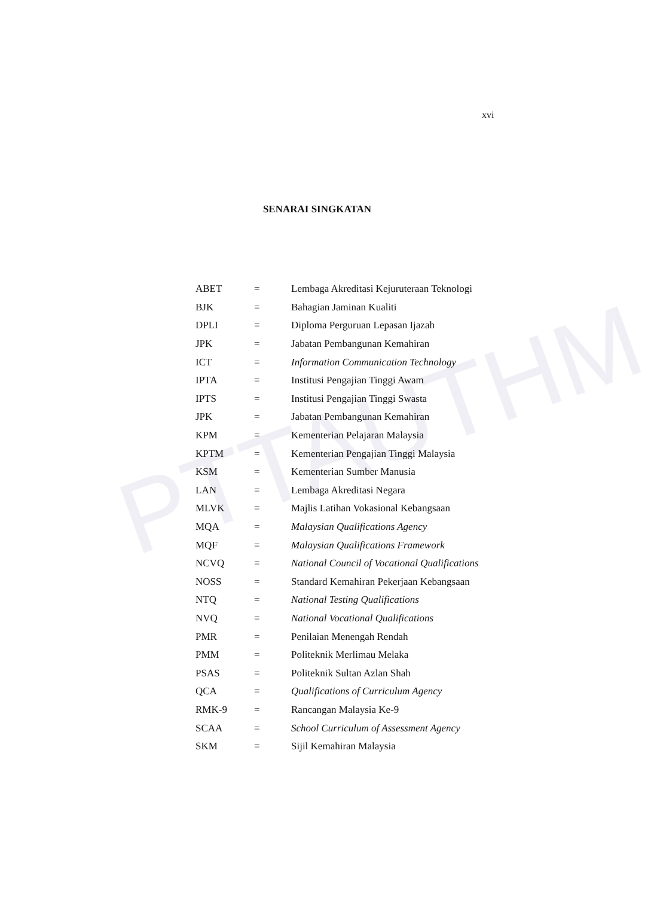PTTAUTHM
xvi
SENARAI SINGKATAN
| ABET | = | Lembaga Akreditasi Kejuruteraan Teknologi |
| BJK | = | Bahagian Jaminan Kualiti |
| DPLI | = | Diploma Perguruan Lepasan Ijazah |
| JPK | = | Jabatan Pembangunan Kemahiran |
| ICT | = | Information Communication Technology |
| IPTA | = | Institusi Pengajian Tinggi Awam |
| IPTS | = | Institusi Pengajian Tinggi Swasta |
| JPK | = | Jabatan Pembangunan Kemahiran |
| KPM | = | Kementerian Pelajaran Malaysia |
| KPTM | = | Kementerian Pengajian Tinggi Malaysia |
| KSM | = | Kementerian Sumber Manusia |
| LAN | = | Lembaga Akreditasi Negara |
| MLVK | = | Majlis Latihan Vokasional Kebangsaan |
| MQA | = | Malaysian Qualifications Agency |
| MQF | = | Malaysian Qualifications Framework |
| NCVQ | = | National Council of Vocational Qualifications |
| NOSS | = | Standard Kemahiran Pekerjaan Kebangsaan |
| NTQ | = | National Testing Qualifications |
| NVQ | = | National Vocational Qualifications |
| PMR | = | Penilaian Menengah Rendah |
| PMM | = | Politeknik Merlimau Melaka |
| PSAS | = | Politeknik Sultan Azlan Shah |
| QCA | = | Qualifications of Curriculum Agency |
| RMK-9 | = | Rancangan Malaysia Ke-9 |
| SCAA | = | School Curriculum of Assessment Agency |
| SKM | = | Sijil Kemahiran Malaysia |